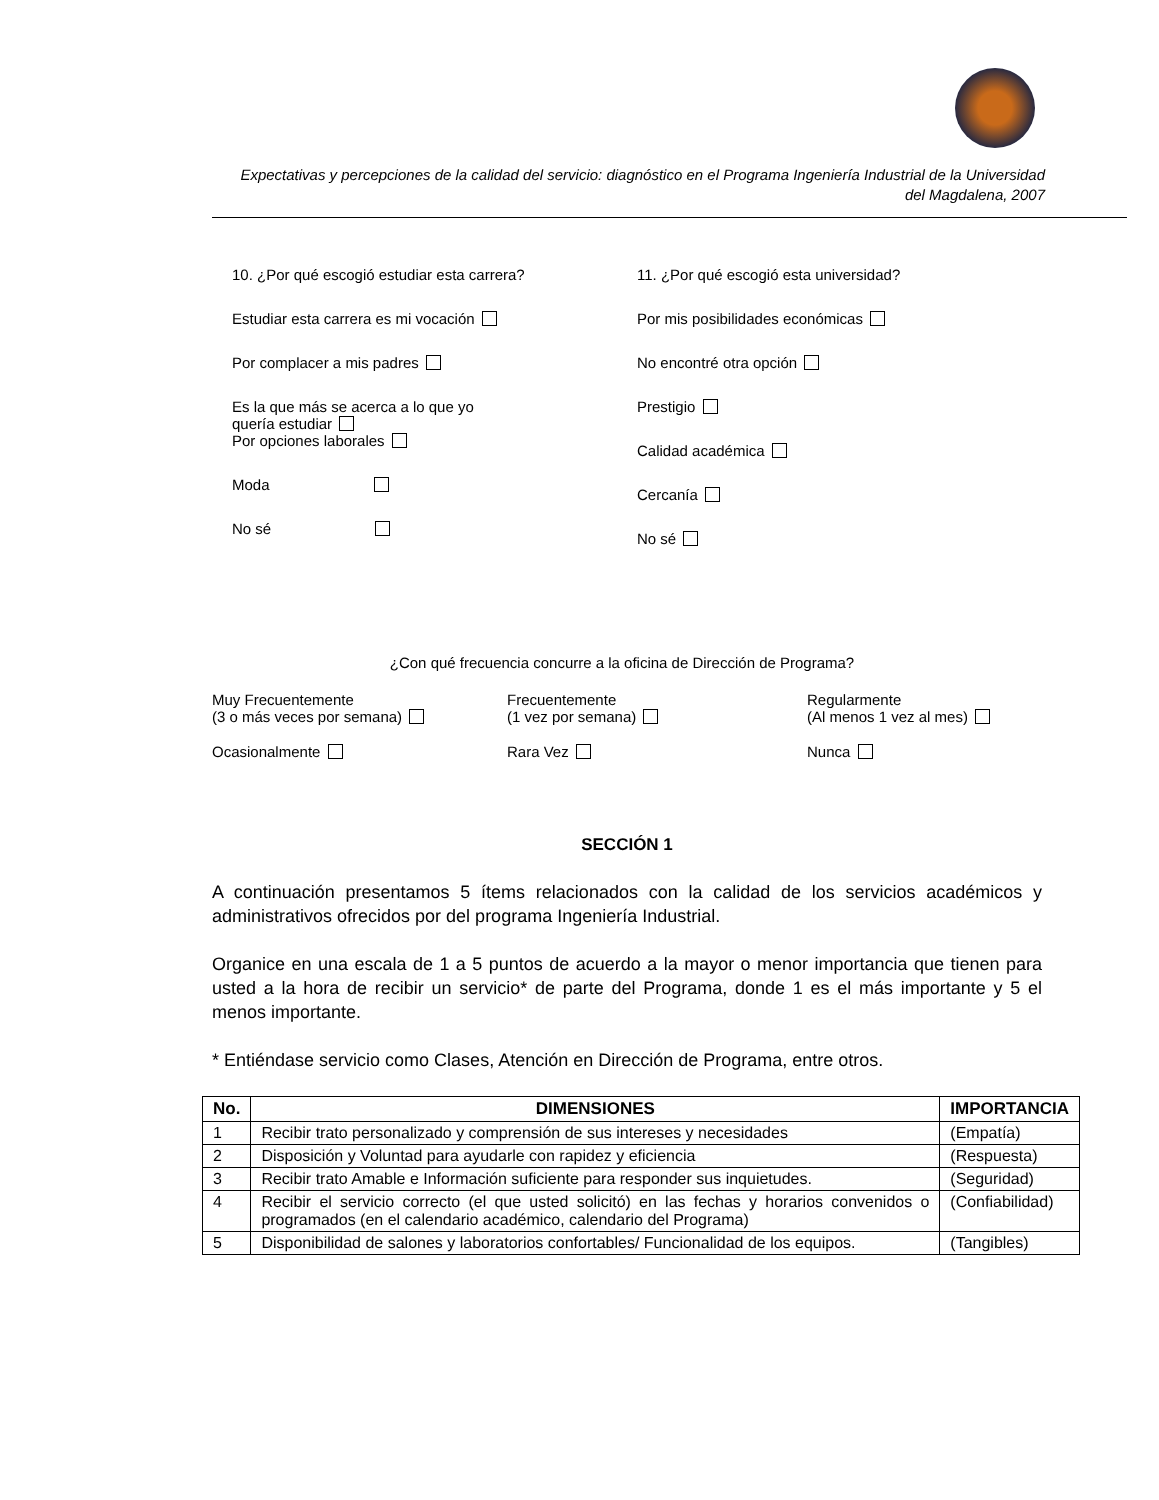Expectativas y percepciones de la calidad del servicio: diagnóstico en el Programa Ingeniería Industrial de la Universidad del Magdalena, 2007
10. ¿Por qué escogió estudiar esta carrera?
Estudiar esta carrera es mi vocación
Por complacer a mis padres
Es la que más se acerca a lo que yo
quería estudiar
Por opciones laborales
Moda
No sé
11. ¿Por qué escogió esta universidad?
Por mis posibilidades económicas
No encontré otra opción
Prestigio
Calidad académica
Cercanía
No sé
¿Con qué frecuencia concurre a la oficina de Dirección de Programa?
Muy Frecuentemente
(3 o más veces por semana)
Frecuentemente
(1 vez por semana)
Regularmente
(Al menos 1 vez al mes)
Ocasionalmente
Rara Vez
Nunca
SECCIÓN 1
A continuación presentamos 5 ítems relacionados con la calidad de los servicios académicos y administrativos ofrecidos por del programa Ingeniería Industrial.
Organice en una escala de 1 a 5 puntos de acuerdo a la mayor o menor importancia que tienen para usted a la hora de recibir un servicio* de parte del Programa, donde 1 es el más importante y 5 el menos importante.
* Entiéndase servicio como Clases, Atención en Dirección de Programa, entre otros.
| No. | DIMENSIONES | IMPORTANCIA |
| --- | --- | --- |
| 1 | Recibir trato personalizado y comprensión de sus intereses y necesidades | (Empatía) |
| 2 | Disposición y Voluntad para ayudarle con rapidez y eficiencia | (Respuesta) |
| 3 | Recibir trato Amable e Información suficiente para responder sus inquietudes. | (Seguridad) |
| 4 | Recibir el servicio correcto (el que usted solicitó) en las fechas y horarios convenidos o programados (en el calendario académico, calendario del Programa) | (Confiabilidad) |
| 5 | Disponibilidad de salones y laboratorios confortables/ Funcionalidad de los equipos. | (Tangibles) |